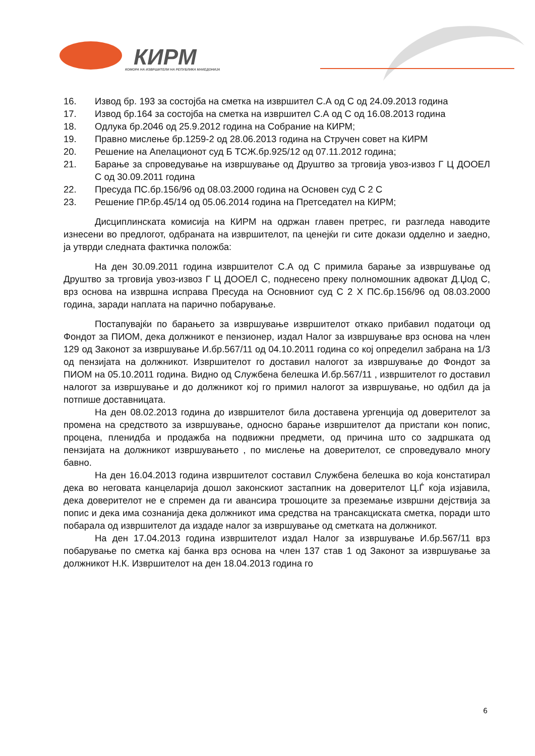КИРМ
КОМОРА НА ИЗВРШИТЕЛИ НА РЕПУБЛИКА МАКЕДОНИЈА
16. Извод бр. 193 за состојба на сметка на извршител С.А од С од 24.09.2013 година
17. Извод бр.164 за состојба на сметка на извршител С.А од С од 16.08.2013 година
18. Одлука бр.2046 од 25.9.2012 година на Собрание на КИРМ;
19. Правно мислење бр.1259-2 од 28.06.2013 година на Стручен совет на КИРМ
20. Решение на Апелационот суд Б ТСЖ.бр.925/12 од 07.11.2012 година;
21. Барање за спроведување на извршување од Друштво за трговија увоз-извоз Г Ц ДООЕЛ С од 30.09.2011 година
22. Пресуда ПС.бр.156/96 од 08.03.2000 година на Основен суд С 2 С
23. Решение ПР.бр.45/14 од 05.06.2014 година на Претседател на КИРМ;
Дисциплинската комисија на КИРМ на одржан главен претрес, ги разгледа наводите изнесени во предлогот, одбраната на извршителот, па ценејќи ги сите докази одделно и заедно, ја утврди следната фактичка положба:
На ден 30.09.2011 година извршителот С.А од С примила барање за извршување од Друштво за трговија увоз-извоз Г Ц ДООЕЛ С, поднесено преку полномошник адвокат Д.Џод С, врз основа на извршна исправа Пресуда на Основниот суд С 2 Х ПС.бр.156/96 од 08.03.2000 година, заради наплата на парично побарување.
Постапувајќи по барањето за извршување извршителот откако прибавил податоци од Фондот за ПИОМ, дека должникот е пензионер, издал Налог за извршување врз основа на член 129 од Законот за извршување И.бр.567/11 од 04.10.2011 година со кој определил забрана на 1/3 од пензијата на должникот. Извршителот го доставил налогот за извршување до Фондот за ПИОМ на 05.10.2011 година. Видно од Службена белешка И.бр.567/11 , извршителот го доставил налогот за извршување и до должникот кој го примил налогот за извршување, но одбил да ја потпише доставницата.
На ден 08.02.2013 година до извршителот била доставена ургенција од доверителот за промена на средството за извршување, односно барање извршителот да пристапи кон попис, процена, пленидба и продажба на подвижни предмети, од причина што со задршката од пензијата на должникот извршувањето , по мислење на доверителот, се спроведувало многу бавно.
На ден 16.04.2013 година извршителот составил Службена белешка во која констатирал дека во неговата канцеларија дошол законскиот застапник на доверителот Ц.Ѓ која изјавила, дека доверителот не е спремен да ги авансира трошоците за преземање извршни дејствија за попис и дека има сознанија дека должникот има средства на трансакциската сметка, поради што побарала од извршителот да издаде налог за извршување од сметката на должникот.
На ден 17.04.2013 година извршителот издал Налог за извршување И.бр.567/11 врз побарување по сметка кај банка врз основа на член 137 став 1 од Законот за извршување за должникот Н.К. Извршителот на ден 18.04.2013 година го
6